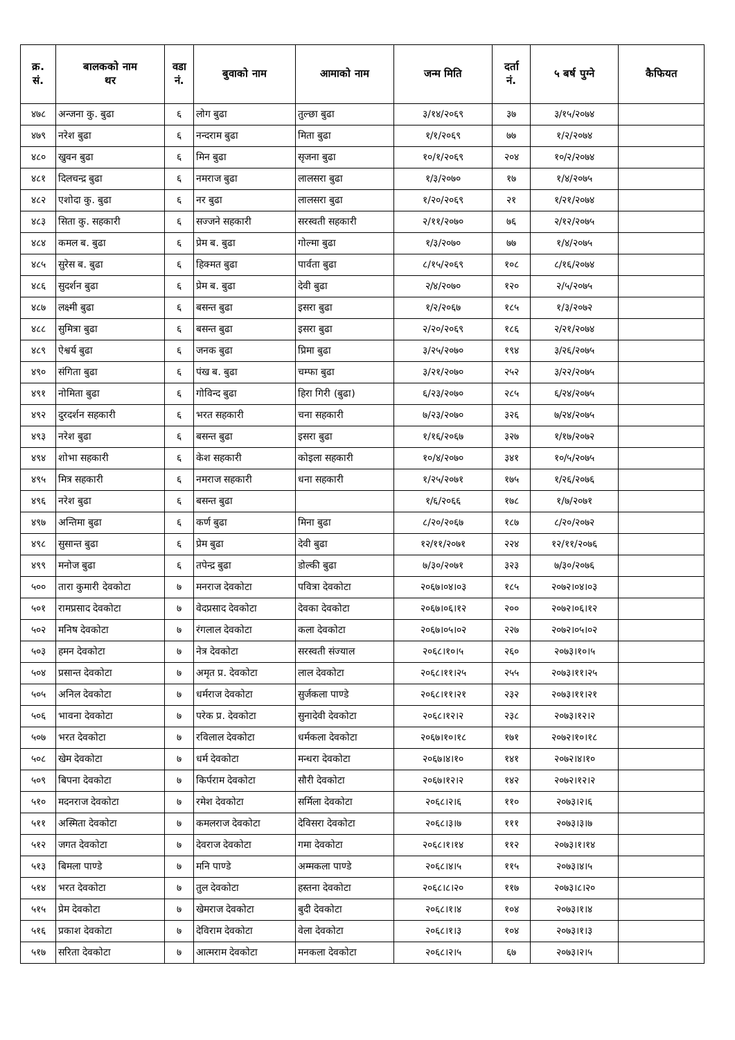| क्र. सं. | बालकको नाम थर | वडा नं. | बुवाको नाम | आमाको नाम | जन्म मिति | दर्ता नं. | ५ बर्ष पुग्ने | कैफियत |
| --- | --- | --- | --- | --- | --- | --- | --- | --- |
| ४७८ | अन्जना कु. बुढा | ६ | लोग बुढा | तुल्छा बुढा | ३/१४/२०६९ | ३७ | ३/१५/२०७४ | |
| ४७९ | नरेश बुढा | ६ | नन्दराम बुढा | मिता बुढा | १/१/२०६९ | ७७ | १/२/२०७४ | |
| ४८० | खुवन बुढा | ६ | मिन बुढा | सृजना बुढा | १०/१/२०६९ | २०४ | १०/२/२०७४ | |
| ४८१ | दिलचन्द्र बुढा | ६ | नमराज बुढा | लालसरा बुढा | १/३/२०७० | १७ | १/४/२०७५ | |
| ४८२ | एशोदा कु. बुढा | ६ | नर बुढा | लालसरा बुढा | १/२०/२०६९ | २१ | १/२१/२०७४ | |
| ४८३ | सिता कु. सहकारी | ६ | सज्जने सहकारी | सरस्वती सहकारी | २/११/२०७० | ७६ | २/१२/२०७५ | |
| ४८४ | कमल ब. बुढा | ६ | प्रेम ब. बुढा | गोल्मा बुढा | १/३/२०७० | ७७ | १/४/२०७५ | |
| ४८५ | सुरेस ब. बुढा | ६ | हिक्मत बुढा | पार्वता बुढा | ८/१५/२०६९ | १०८ | ८/१६/२०७४ | |
| ४८६ | सुदर्शन बुढा | ६ | प्रेम ब. बुढा | देवी बुढा | २/४/२०७० | १२० | २/५/२०७५ | |
| ४८७ | लक्ष्मी बुढा | ६ | बसन्त बुढा | इसरा बुढा | १/२/२०६७ | १८५ | १/३/२०७२ | |
| ४८८ | सुमित्रा बुढा | ६ | बसन्त बुढा | इसरा बुढा | २/२०/२०६९ | १८६ | २/२१/२०७४ | |
| ४८९ | ऐश्वर्य बुढा | ६ | जनक बुढा | प्रिमा बुढा | ३/२५/२०७० | १९४ | ३/२६/२०७५ | |
| ४९० | संगिता बुढा | ६ | पंख ब. बुढा | चम्फा बुढा | ३/२१/२०७० | २५२ | ३/२२/२०७५ | |
| ४९१ | नोमिता बुढा | ६ | गोविन्द बुढा | हिरा गिरी (बुढा) | ६/२३/२०७० | २८५ | ६/२४/२०७५ | |
| ४९२ | दुरदर्शन सहकारी | ६ | भरत सहकारी | चना सहकारी | ७/२३/२०७० | ३२६ | ७/२४/२०७५ | |
| ४९३ | नरेश बुढा | ६ | बसन्त बुढा | इसरा बुढा | १/१६/२०६७ | ३२७ | १/१७/२०७२ | |
| ४९४ | शोभा सहकारी | ६ | केश सहकारी | कोइला सहकारी | १०/४/२०७० | ३४१ | १०/५/२०७५ | |
| ४९५ | मित्र सहकारी | ६ | नमराज सहकारी | धना सहकारी | १/२५/२०७१ | १७५ | १/२६/२०७६ | |
| ४९६ | नरेश बुढा | ६ | बसन्त बुढा | | १/६/२०६६ | १७८ | १/७/२०७१ | |
| ४९७ | अन्तिमा बुढा | ६ | कर्ण बुढा | मिना बुढा | ८/२०/२०६७ | १८७ | ८/२०/२०७२ | |
| ४९८ | सुसान्त बुढा | ६ | प्रेम बुढा | देवी बुढा | १२/११/२०७१ | २२४ | १२/११/२०७६ | |
| ४९९ | मनोज बुढा | ६ | तपेन्द्र बुढा | डोल्की बुढा | ७/३०/२०७१ | ३२३ | ७/३०/२०७६ | |
| ५०० | तारा कुमारी देवकोटा | ७ | मनराज देवकोटा | पवित्रा देवकोटा | २०६७।०४।०३ | १८५ | २०७२।०४।०३ | |
| ५०१ | रामप्रसाद देवकोटा | ७ | वेदप्रसाद देवकोटा | देवका देवकोटा | २०६७।०६।१२ | २०० | २०७२।०६।१२ | |
| ५०२ | मनिष देवकोटा | ७ | रंगलाल देवकोटा | कला देवकोटा | २०६७।०५।०२ | २२७ | २०७२।०५।०२ | |
| ५०३ | हमन देवकोटा | ७ | नेत्र देवकोटा | सरस्वती संज्याल | २०६८।१०।५ | २६० | २०७३।१०।५ | |
| ५०४ | प्रसान्त देवकोटा | ७ | अमृत प्र. देवकोटा | लाल देवकोटा | २०६८।११।२५ | २५५ | २०७३।११।२५ | |
| ५०५ | अनिल देवकोटा | ७ | धर्मराज देवकोटा | सुर्जकला पाण्डे | २०६८।११।२१ | २३२ | २०७३।११।२१ | |
| ५०६ | भावना देवकोटा | ७ | परेक प्र. देवकोटा | सुनादेवी देवकोटा | २०६८।१२।२ | २३८ | २०७३।१२।२ | |
| ५०७ | भरत देवकोटा | ७ | रविलाल देवकोटा | धर्मकला देवकोटा | २०६७।१०।१८ | १७१ | २०७२।१०।१८ | |
| ५०८ | खेम देवकोटा | ७ | धर्म देवकोटा | मन्धरा देवकोटा | २०६७।४।१० | १४१ | २०७२।४।१० | |
| ५०९ | बिपना देवकोटा | ७ | किर्पराम देवकोटा | सौरी देवकोटा | २०६७।१२।२ | १४२ | २०७२।१२।२ | |
| ५१० | मदनराज देवकोटा | ७ | रमेश देवकोटा | सर्मिला देवकोटा | २०६८।२।६ | ११० | २०७३।२।६ | |
| ५११ | अस्मिता देवकोटा | ७ | कमलराज देवकोटा | देविसरा देवकोटा | २०६८।३।७ | १११ | २०७३।३।७ | |
| ५१२ | जगत देवकोटा | ७ | देवराज देवकोटा | गमा देवकोटा | २०६८।१।१४ | ११२ | २०७३।१।१४ | |
| ५१३ | बिमला पाण्डे | ७ | मनि पाण्डे | अम्मकला पाण्डे | २०६८।४।५ | ११५ | २०७३।४।५ | |
| ५१४ | भरत देवकोटा | ७ | तुल देवकोटा | हस्तना देवकोटा | २०६८।८।२० | ११७ | २०७३।८।२० | |
| ५१५ | प्रेम देवकोटा | ७ | खेमराज देवकोटा | बुदी देवकोटा | २०६८।१।४ | १०४ | २०७३।१।४ | |
| ५१६ | प्रकाश देवकोटा | ७ | देविराम देवकोटा | वेला देवकोटा | २०६८।१।३ | १०४ | २०७३।१।३ | |
| ५१७ | सरिता देवकोटा | ७ | आत्मराम देवकोटा | मनकला देवकोटा | २०६८।२।५ | ६७ | २०७३।२।५ | |